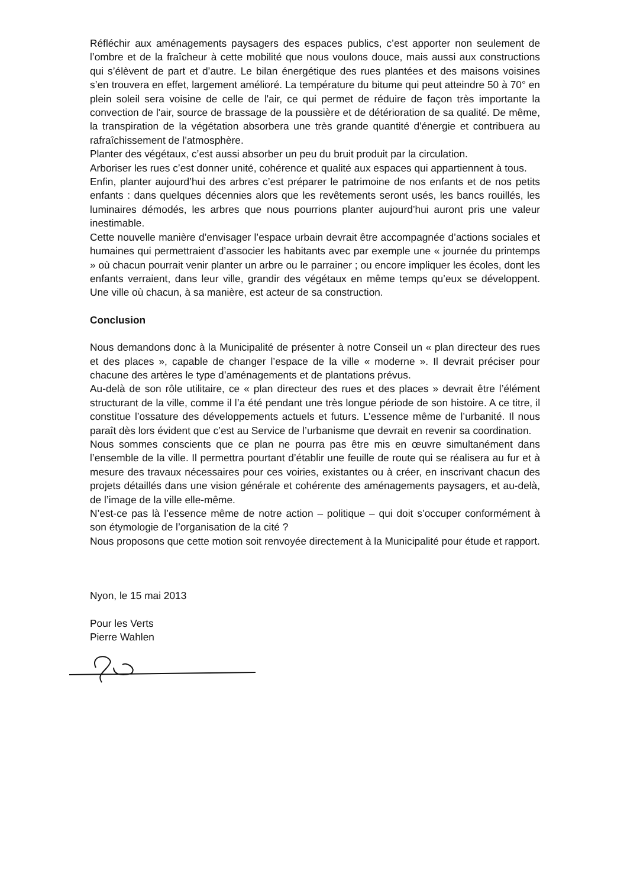Réfléchir aux aménagements paysagers des espaces publics, c’est apporter non seulement de l’ombre et de la fraîcheur à cette mobilité que nous voulons douce, mais aussi aux constructions qui s’élèvent de part et d’autre. Le bilan énergétique des rues plantées et des maisons voisines s’en trouvera en effet, largement amélioré. La température du bitume qui peut atteindre 50 à 70° en plein soleil sera voisine de celle de l'air, ce qui permet de réduire de façon très importante la convection de l'air, source de brassage de la poussière et de détérioration de sa qualité. De même, la transpiration de la végétation absorbera une très grande quantité d'énergie et contribuera au rafraîchissement de l'atmosphère.
Planter des végétaux, c’est aussi absorber un peu du bruit produit par la circulation.
Arboriser les rues c’est donner unité, cohérence et qualité aux espaces qui appartiennent à tous.
Enfin, planter aujourd’hui des arbres c’est préparer le patrimoine de nos enfants et de nos petits enfants : dans quelques décennies alors que les revêtements seront usés, les bancs rouillés, les luminaires démodés, les arbres que nous pourrions planter aujourd’hui auront pris une valeur inestimable.
Cette nouvelle manière d’envisager l’espace urbain devrait être accompagnée d’actions sociales et humaines qui permettraient d’associer les habitants avec par exemple une « journée du printemps » où chacun pourrait venir planter un arbre ou le parrainer ; ou encore impliquer les écoles, dont les enfants verraient, dans leur ville, grandir des végétaux en même temps qu’eux se développent. Une ville où chacun, à sa manière, est acteur de sa construction.
Conclusion
Nous demandons donc à la Municipalité de présenter à notre Conseil un « plan directeur des rues et des places », capable de changer l’espace de la ville « moderne ». Il devrait préciser pour chacune des artères le type d’aménagements et de plantations prévus.
Au-delà de son rôle utilitaire, ce « plan directeur des rues et des places » devrait être l’élément structurant de la ville, comme il l’a été pendant une très longue période de son histoire. A ce titre, il constitue l’ossature des développements actuels et futurs. L’essence même de l’urbanité. Il nous paraît dès lors évident que c’est au Service de l’urbanisme que devrait en revenir sa coordination.
Nous sommes conscients que ce plan ne pourra pas être mis en œuvre simultanément dans l’ensemble de la ville. Il permettra pourtant d’établir une feuille de route qui se réalisera au fur et à mesure des travaux nécessaires pour ces voiries, existantes ou à créer, en inscrivant chacun des projets détaillés dans une vision générale et cohérente des aménagements paysagers, et au-delà, de l’image de la ville elle-même.
N’est-ce pas là l’essence même de notre action – politique – qui doit s’occuper conformément à son étymologie de l’organisation de la cité ?
Nous proposons que cette motion soit renvoyée directement à la Municipalité pour étude et rapport.
Nyon, le 15 mai 2013
Pour les Verts
Pierre Wahlen